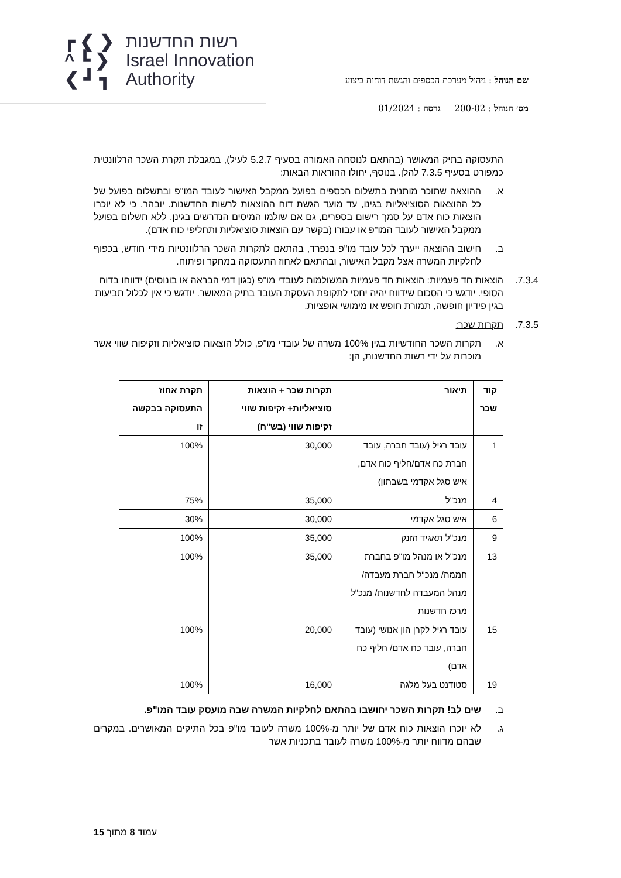┏ ❮ ❯
^ ┗ ❯
❮ ┛ ┓
רשות החדשנות
Israel Innovation
Authority
שם הנוהל : ניהול מערכת הכספים והגשת דוחות ביצוע
מס׳ הנוהל : 200-02 גרסה : 01/2024
התעסוקה בתיק המאושר (בהתאם לנוסחה האמורה בסעיף 5.2.7 לעיל), במגבלת תקרת השכר הרלוונטית כמפורט בסעיף 7.3.5 להלן. בנוסף, יחולו ההוראות הבאות:
א. ההוצאה שתוכר מותנית בתשלום הכספים בפועל ממקבל האישור לעובד המו"פ ובתשלום בפועל של כל ההוצאות הסוציאליות בגינו, עד מועד הגשת דוח ההוצאות לרשות החדשנות. יובהר, כי לא יוכרו הוצאות כוח אדם על סמך רישום בספרים, גם אם שולמו המיסים הנדרשים בגינן, ללא תשלום בפועל ממקבל האישור לעובד המו"פ או עבורו (בקשר עם הוצאות סוציאליות ותחליפי כוח אדם).
ב. חישוב ההוצאה ייערך לכל עובד מו"פ בנפרד, בהתאם לתקרות השכר הרלוונטיות מידי חודש, בכפוף לחלקיות המשרה אצל מקבל האישור, ובהתאם לאחוז התעסוקה במחקר ופיתוח.
7.3.4. הוצאות חד פעמיות: הוצאות חד פעמיות המשולמות לעובדי מו"פ (כגון דמי הבראה או בונוסים) ידווחו בדוח הסופי. יודגש כי הסכום שידווח יהיה יחסי לתקופת העסקת העובד בתיק המאושר. יודגש כי אין לכלול תביעות בגין פידיון חופשה, תמורת חופש או מימושי אופציות.
7.3.5. תקרות שכר:
א. תקרות השכר החודשיות בגין 100% משרה של עובדי מו"פ, כולל הוצאות סוציאליות וזקיפות שווי אשר מוכרות על ידי רשות החדשנות, הן:
| קוד שכר | תיאור | תקרות שכר + הוצאות סוציאליות+ זקיפות שווי זקיפות שווי (בש"ח) | תקרת אחוז התעסוקה בבקשה זו |
| --- | --- | --- | --- |
| 1 | עובד רגיל (עובד חברה, עובד חברת כח אדם/חליף כוח אדם, איש סגל אקדמי בשבתון) | 30,000 | 100% |
| 4 | מנכ"ל | 35,000 | 75% |
| 6 | איש סגל אקדמי | 30,000 | 30% |
| 9 | מנכ"ל תאגיד הזנק | 35,000 | 100% |
| 13 | מנכ"ל או מנהל מו"פ בחברת חממה/ מנכ"ל חברת מעבדה/ מנהל המעבדה לחדשנות/ מנכ"ל מרכז חדשנות | 35,000 | 100% |
| 15 | עובד רגיל לקרן הון אנושי (עובד חברה, עובד כח אדם/ חליף כח אדם) | 20,000 | 100% |
| 19 | סטודנט בעל מלגה | 16,000 | 100% |
ב. שים לב! תקרות השכר יחושבו בהתאם לחלקיות המשרה שבה מועסק עובד המו"פ.
ג. לא יוכרו הוצאות כוח אדם של יותר מ-100% משרה לעובד מו"פ בכל התיקים המאושרים. במקרים שבהם מדווח יותר מ-100% משרה לעובד בתכניות אשר
עמוד 8 מתוך 15